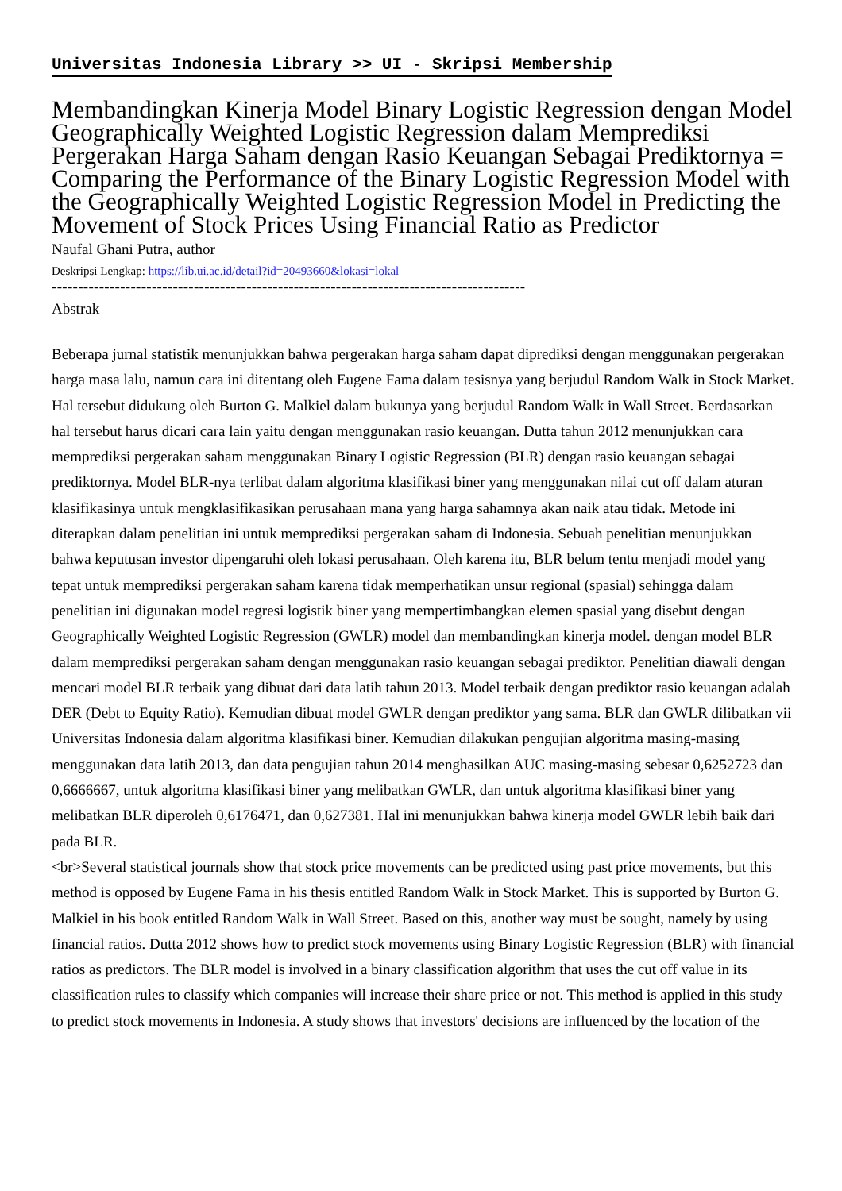Universitas Indonesia Library >> UI - Skripsi Membership
Membandingkan Kinerja Model Binary Logistic Regression dengan Model Geographically Weighted Logistic Regression dalam Memprediksi Pergerakan Harga Saham dengan Rasio Keuangan Sebagai Prediktornya = Comparing the Performance of the Binary Logistic Regression Model with the Geographically Weighted Logistic Regression Model in Predicting the Movement of Stock Prices Using Financial Ratio as Predictor
Naufal Ghani Putra, author
Deskripsi Lengkap: https://lib.ui.ac.id/detail?id=20493660&lokasi=lokal
------------------------------------------------------------------------------------------
Abstrak
Beberapa jurnal statistik menunjukkan bahwa pergerakan harga saham dapat diprediksi dengan menggunakan pergerakan harga masa lalu, namun cara ini ditentang oleh Eugene Fama dalam tesisnya yang berjudul Random Walk in Stock Market. Hal tersebut didukung oleh Burton G. Malkiel dalam bukunya yang berjudul Random Walk in Wall Street. Berdasarkan hal tersebut harus dicari cara lain yaitu dengan menggunakan rasio keuangan. Dutta tahun 2012 menunjukkan cara memprediksi pergerakan saham menggunakan Binary Logistic Regression (BLR) dengan rasio keuangan sebagai prediktornya. Model BLR-nya terlibat dalam algoritma klasifikasi biner yang menggunakan nilai cut off dalam aturan klasifikasinya untuk mengklasifikasikan perusahaan mana yang harga sahamnya akan naik atau tidak. Metode ini diterapkan dalam penelitian ini untuk memprediksi pergerakan saham di Indonesia. Sebuah penelitian menunjukkan bahwa keputusan investor dipengaruhi oleh lokasi perusahaan. Oleh karena itu, BLR belum tentu menjadi model yang tepat untuk memprediksi pergerakan saham karena tidak memperhatikan unsur regional (spasial) sehingga dalam penelitian ini digunakan model regresi logistik biner yang mempertimbangkan elemen spasial yang disebut dengan Geographically Weighted Logistic Regression (GWLR) model dan membandingkan kinerja model. dengan model BLR dalam memprediksi pergerakan saham dengan menggunakan rasio keuangan sebagai prediktor. Penelitian diawali dengan mencari model BLR terbaik yang dibuat dari data latih tahun 2013. Model terbaik dengan prediktor rasio keuangan adalah DER (Debt to Equity Ratio). Kemudian dibuat model GWLR dengan prediktor yang sama. BLR dan GWLR dilibatkan vii Universitas Indonesia dalam algoritma klasifikasi biner. Kemudian dilakukan pengujian algoritma masing-masing menggunakan data latih 2013, dan data pengujian tahun 2014 menghasilkan AUC masing-masing sebesar 0,6252723 dan 0,6666667, untuk algoritma klasifikasi biner yang melibatkan GWLR, dan untuk algoritma klasifikasi biner yang melibatkan BLR diperoleh 0,6176471, dan 0,627381. Hal ini menunjukkan bahwa kinerja model GWLR lebih baik dari pada BLR.
<br>Several statistical journals show that stock price movements can be predicted using past price movements, but this method is opposed by Eugene Fama in his thesis entitled Random Walk in Stock Market. This is supported by Burton G. Malkiel in his book entitled Random Walk in Wall Street. Based on this, another way must be sought, namely by using financial ratios. Dutta 2012 shows how to predict stock movements using Binary Logistic Regression (BLR) with financial ratios as predictors. The BLR model is involved in a binary classification algorithm that uses the cut off value in its classification rules to classify which companies will increase their share price or not. This method is applied in this study to predict stock movements in Indonesia. A study shows that investors' decisions are influenced by the location of the